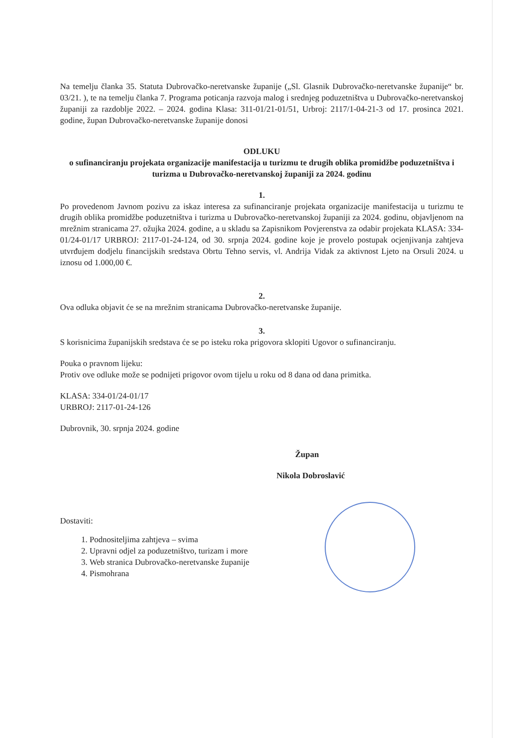Na temelju članka 35. Statuta Dubrovačko-neretvanske županije („Sl. Glasnik Dubrovačko-neretvanske županije“ br. 03/21. ), te na temelju članka 7. Programa poticanja razvoja malog i srednjeg poduzetništva u Dubrovačko-neretvanskoj županiji za razdoblje 2022. – 2024. godina Klasa: 311-01/21-01/51, Urbroj: 2117/1-04-21-3 od 17. prosinca 2021. godine, župan Dubrovačko-neretvanske županije donosi
ODLUKU
o sufinanciranju projekata organizacije manifestacija u turizmu te drugih oblika promidžbe poduzetništva i turizma u Dubrovačko-neretvanskoj županiji za 2024. godinu
1.
Po provedenom Javnom pozivu za iskaz interesa za sufinanciranje projekata organizacije manifestacija u turizmu te drugih oblika promidžbe poduzetništva i turizma u Dubrovačko-neretvanskoj županiji za 2024. godinu, objavljenom na mrežnim stranicama 27. ožujka 2024. godine, a u skladu sa Zapisnikom Povjerenstva za odabir projekata KLASA: 334-01/24-01/17 URBROJ: 2117-01-24-124, od 30. srpnja 2024. godine koje je provelo postupak ocjenjivanja zahtjeva utvrđujem dodjelu financijskih sredstava Obrtu Tehno servis, vl. Andrija Vidak za aktivnost Ljeto na Orsuli 2024. u iznosu od 1.000,00 €.
2.
Ova odluka objavit će se na mrežnim stranicama Dubrovačko-neretvanske županije.
3.
S korisnicima županijskih sredstava će se po isteku roka prigovora sklopiti Ugovor o sufinanciranju.
Pouka o pravnom lijeku:
Protiv ove odluke može se podnijeti prigovor ovom tijelu u roku od 8 dana od dana primitka.
KLASA: 334-01/24-01/17
URBROJ: 2117-01-24-126
Dubrovnik, 30. srpnja 2024. godine
Župan
Nikola Dobroslavić
Dostaviti:
1. Podnositeljima zahtjeva – svima
2. Upravni odjel za poduzetništvo, turizam i more
3. Web stranica Dubrovačko-neretvanske županije
4. Pismohrana